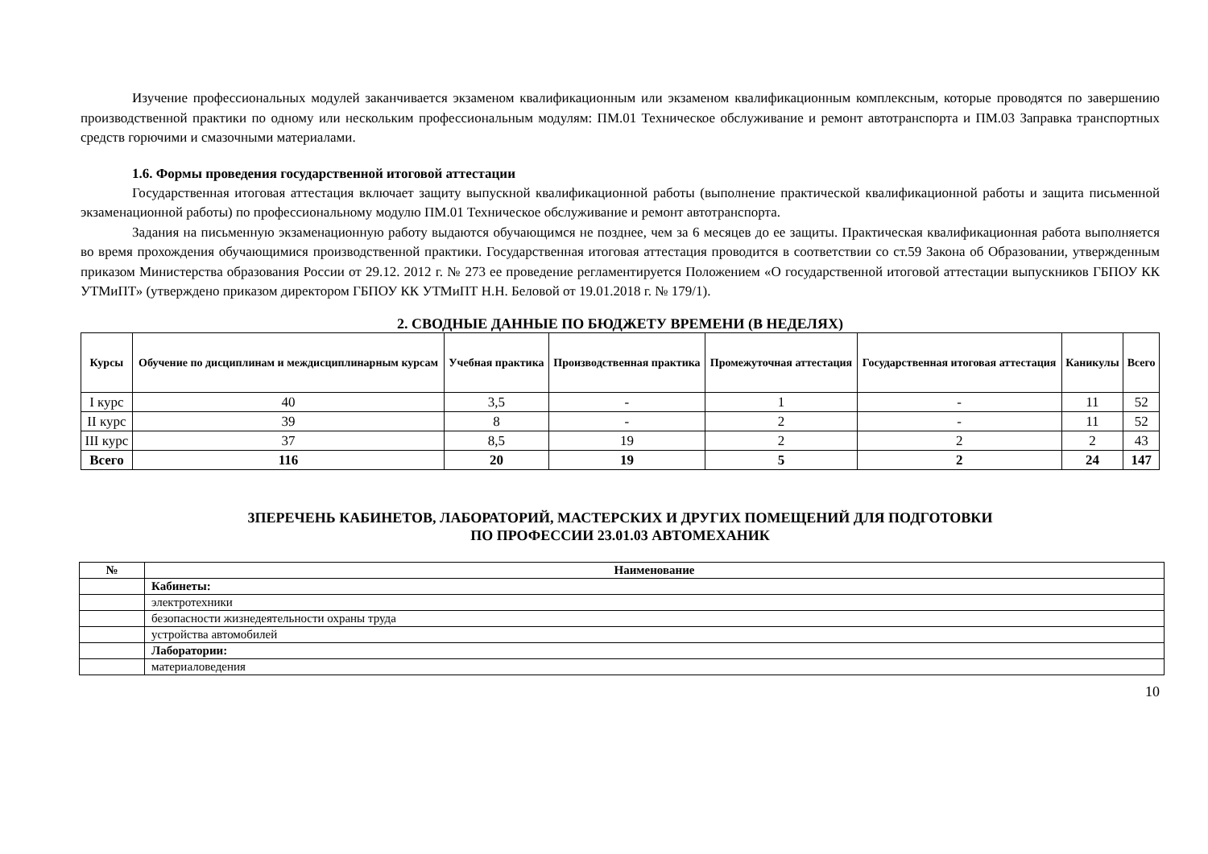Изучение профессиональных модулей заканчивается экзаменом квалификационным или экзаменом квалификационным комплексным, которые проводятся по завершению производственной практики по одному или нескольким профессиональным модулям: ПМ.01 Техническое обслуживание и ремонт автотранспорта и ПМ.03 Заправка транспортных средств горючими и смазочными материалами.
1.6. Формы проведения государственной итоговой аттестации
Государственная итоговая аттестация включает защиту выпускной квалификационной работы (выполнение практической квалификационной работы и защита письменной экзаменационной работы) по профессиональному модулю ПМ.01 Техническое обслуживание и ремонт автотранспорта.
Задания на письменную экзаменационную работу выдаются обучающимся не позднее, чем за 6 месяцев до ее защиты. Практическая квалификационная работа выполняется во время прохождения обучающимися производственной практики. Государственная итоговая аттестация проводится в соответствии со ст.59 Закона об Образовании, утвержденным приказом Министерства образования России от 29.12. 2012 г. № 273 ее проведение регламентируется Положением «О государственной итоговой аттестации выпускников ГБПОУ КК УТМиПТ» (утверждено приказом директором ГБПОУ КК УТМиПТ Н.Н. Беловой от 19.01.2018 г. № 179/1).
2. СВОДНЫЕ ДАННЫЕ ПО БЮДЖЕТУ ВРЕМЕНИ (В НЕДЕЛЯХ)
| Курсы | Обучение по дисциплинам и междисциплинарным курсам | Учебная практика | Производственная практика | Промежуточная аттестация | Государственная итоговая аттестация | Каникулы | Всего |
| --- | --- | --- | --- | --- | --- | --- | --- |
| I курс | 40 | 3,5 | - | 1 | - | 11 | 52 |
| II курс | 39 | 8 | - | 2 | - | 11 | 52 |
| III курс | 37 | 8,5 | 19 | 2 | 2 | 2 | 43 |
| Всего | 116 | 20 | 19 | 5 | 2 | 24 | 147 |
3ПЕРЕЧЕНЬ КАБИНЕТОВ, ЛАБОРАТОРИЙ, МАСТЕРСКИХ И ДРУГИХ ПОМЕЩЕНИЙ ДЛЯ ПОДГОТОВКИ
ПО ПРОФЕССИИ 23.01.03 АВТОМЕХАНИК
| № | Наименование |
| --- | --- |
| | Кабинеты: |
| | электротехники |
| | безопасности жизнедеятельности охраны труда |
| | устройства автомобилей |
| | Лаборатории: |
| | материаловедения |
10